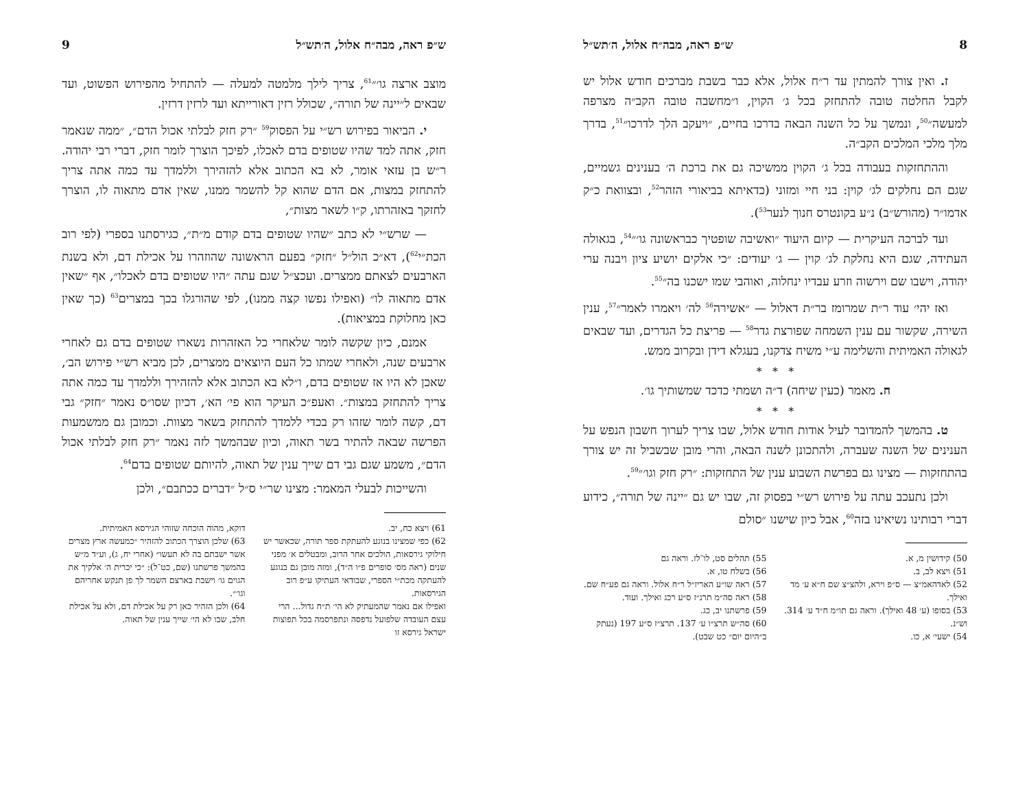8 ש״פ ראה, מבה״ח אלול, ה׳תש״ל
ז. ואין צורך להמתין עד ר״ח אלול, אלא כבר בשבת מברכים חודש אלול יש לקבל החלטה טובה להתחזק בכל ג׳ הקוין, ו״מחשבה טובה הקב״ה מצרפה למעשה״<sup>50</sup>, ונמשך על כל השנה הבאה בדרכו בחיים, ״ויעקב הלך לדרכו״<sup>51</sup>, בדרך מלך מלכי המלכים הקב״ה.
וההתחזקות בעבודה בכל ג׳ הקוין ממשיכה גם את ברכת ה׳ בענינים גשמיים, שגם הם נחלקים לג׳ קוין: בני חיי ומזוני (כדאיתא בביאורי הזהר<sup>52</sup>, ובצוואת כ״ק אדמו״ר (מהורש״ב) נ״ע בקונטרס חנוך לנער<sup>53</sup>).
ועד לברכה העיקרית — קיום היעוד ״ואשיבה שופטיך כבראשונה גו׳״<sup>54</sup>, בגאולה העתידה, שגם היא נחלקת לג׳ קוין — ג׳ יעודים: ״כי אלקים יושיע ציון ויבנה ערי יהודה, וישבו שם וירשוה וזרע עבדיו ינחלוה, ואוהבי שמו ישכנו בה״<sup>55</sup>.
ואז יהי׳ עוד ר״ת שמרומז בר״ת דאלול — ״אשירה<sup>56</sup> לה׳ ויאמרו לאמר״<sup>57</sup>, ענין השירה, שקשור עם ענין השמחה שפורצת גדר<sup>58</sup> — פריצת כל הגדרים, ועד שבאים לגאולה האמיתית והשלימה ע״י משיח צדקנו, בעגלא דידן ובקרוב ממש.
* * *
ח. מאמר (כעין שיחה) ד״ה ושמתי כדכד שמשותיך גו׳.
* * *
ט. בהמשך להמדובר לעיל אודות חודש אלול, שבו צריך לערוך חשבון הנפש על הענינים של השנה שעברה, ולהתכונן לשנה הבאה, והרי מובן שבשביל זה יש צורך בהתחזקות — מצינו גם בפרשת השבוע ענין של התחזקות: ״רק חזק וגו׳״<sup>59</sup>.
ולכן נתעכב עתה על פירוש רש״י בפסוק זה, שבו יש גם ״יינה של תורה״, כידוע דברי רבותינו נשיאינו בזה<sup>60</sup>, אבל כיון שישנו ״סולם
50) קידושין מ, א.
51) ויצא לב, ב.
52) לאדהאמ״צ — ס״פ וירא, ולהצ״צ שם ח״א ע׳ מד ואילך.
53) בסופו (ע׳ 48 ואילך). וראה גם תו״מ ח״ד ע׳ 314. וש״נ.
54) ישעי׳ א, כו.
55) תהלים סט, לו־לז. וראה גם
56) בשלח טו, א.
57) ראה שו״ע האריז״ל ר״ח אלול. וראה גם פע״ח שם.
58) ראה סה״מ תרנ״ז ס״ע רכג ואילך. ועוד.
59) פרשתנו יב, כג.
60) סה״ש תרצ״ו ע׳ 137. תרצ״ז ס״ע 197 (נעתק ב״היום יום״ כט שבט).
ש״פ ראה, מבה״ח אלול, ה׳תש״ל 9
מוצב ארצה גו׳״<sup>61</sup>, צריך לילך מלמטה למעלה — להתחיל מהפירוש הפשוט, ועד שבאים ל״יינה של תורה״, שכולל רזין דאורייתא ועד לרזין דרזין.
י. הביאור בפירוש רש״י על הפסוק<sup>59</sup> ״רק חזק לבלתי אכול הדם״, ״ממה שנאמר חזק, אתה למד שהיו שטופים בדם לאכלו, לפיכך הוצרך לומר חזק, דברי רבי יהודה. ר״ש בן עזאי אומר, לא בא הכתוב אלא להזהירך וללמדך עד כמה אתה צריך להתחזק במצות, אם הדם שהוא קל להשמר ממנו, שאין אדם מתאוה לו, הוצרך לחזקך באזהרתו, ק״ו לשאר מצות״,
— שרש״י לא כתב ״שהיו שטופים בדם קודם מ״ת״, כגירסתנו בספרי (לפי רוב הכת״י<sup>62</sup>), דא״כ הול״ל ״חזק״ בפעם הראשונה שהוזהרו על אכילת דם, ולא בשנת הארבעים לצאתם ממצרים. ועכצ״ל שגם עתה ״היו שטופים בדם לאכלו״, אף ״שאין אדם מתאוה לו״ (ואפילו נפשו קצה ממנו), לפי שהורגלו בכך במצרים<sup>63</sup> (כך שאין כאן מחלוקת במציאות).
אמנם, כיון שקשה לומר שלאחרי כל האזהרות נשארו שטופים בדם גם לאחרי ארבעים שנה, ולאחרי שמתו כל העם היוצאים ממצרים, לכן מביא רש״י פירוש הב׳, שאכן לא היו אז שטופים בדם, ו״לא בא הכתוב אלא להזהירך וללמדך עד כמה אתה צריך להתחזק במצות״. ואעפ״כ העיקר הוא פי׳ הא׳, דכיון שסו״ס נאמר ״חזק״ גבי דם, קשה לומר שזהו רק בכדי ללמדך להתחזק בשאר מצוות. וכמובן גם ממשמעות הפרשה שבאה להתיר בשר תאוה, וכיון שבהמשך לזה נאמר ״רק חזק לבלתי אכול הדם״, משמע שגם גבי דם שייך ענין של תאוה, להיותם שטופים בדם<sup>64</sup>.
והשייכות לבעלי המאמר: מצינו שר״י ס״ל ״דברים ככתבם״, ולכן
61) ויצא כח, יב.
62) כפי שמצינו בנוגע להעתקת ספר תורה, שכאשר יש חילוקי גירסאות, הולכים אחר הרוב, ומבטלים א׳ מפני שנים (ראה מס׳ סופרים פ״ו ה״ד), ומזה מובן גם בנוגע להעתקה מכת״י הספרי, שבודאי העתיקו ע״פ רוב הגירסאות.
ואפילו אם נאמר שהמעתיק לא הי׳ ת״ח גדול... הרי עצם העובדה שלפועל נדפסה ונתפרסמה בכל תפוצות ישראל גירסא זו
דוקא, מהוה הוכחה שזוהי הגירסא האמיתית.
63) שלכן הוצרך הכתוב להזהיר ״כמעשה ארץ מצרים אשר ישבתם בה לא תעשו״ (אחרי יח, ג), וע״ד מ״ש בהמשך פרשתנו (שם, כט־ל): ״כי יכרית ה׳ אלקיך את הגוים גו׳ וישבת בארצם השמר לך פן תנקש אחריהם וגו׳״.
64) ולכן הזהיר כאן רק על אכילת דם, ולא על אכילת חלב, שבו לא הי׳ שייך ענין של תאוה.